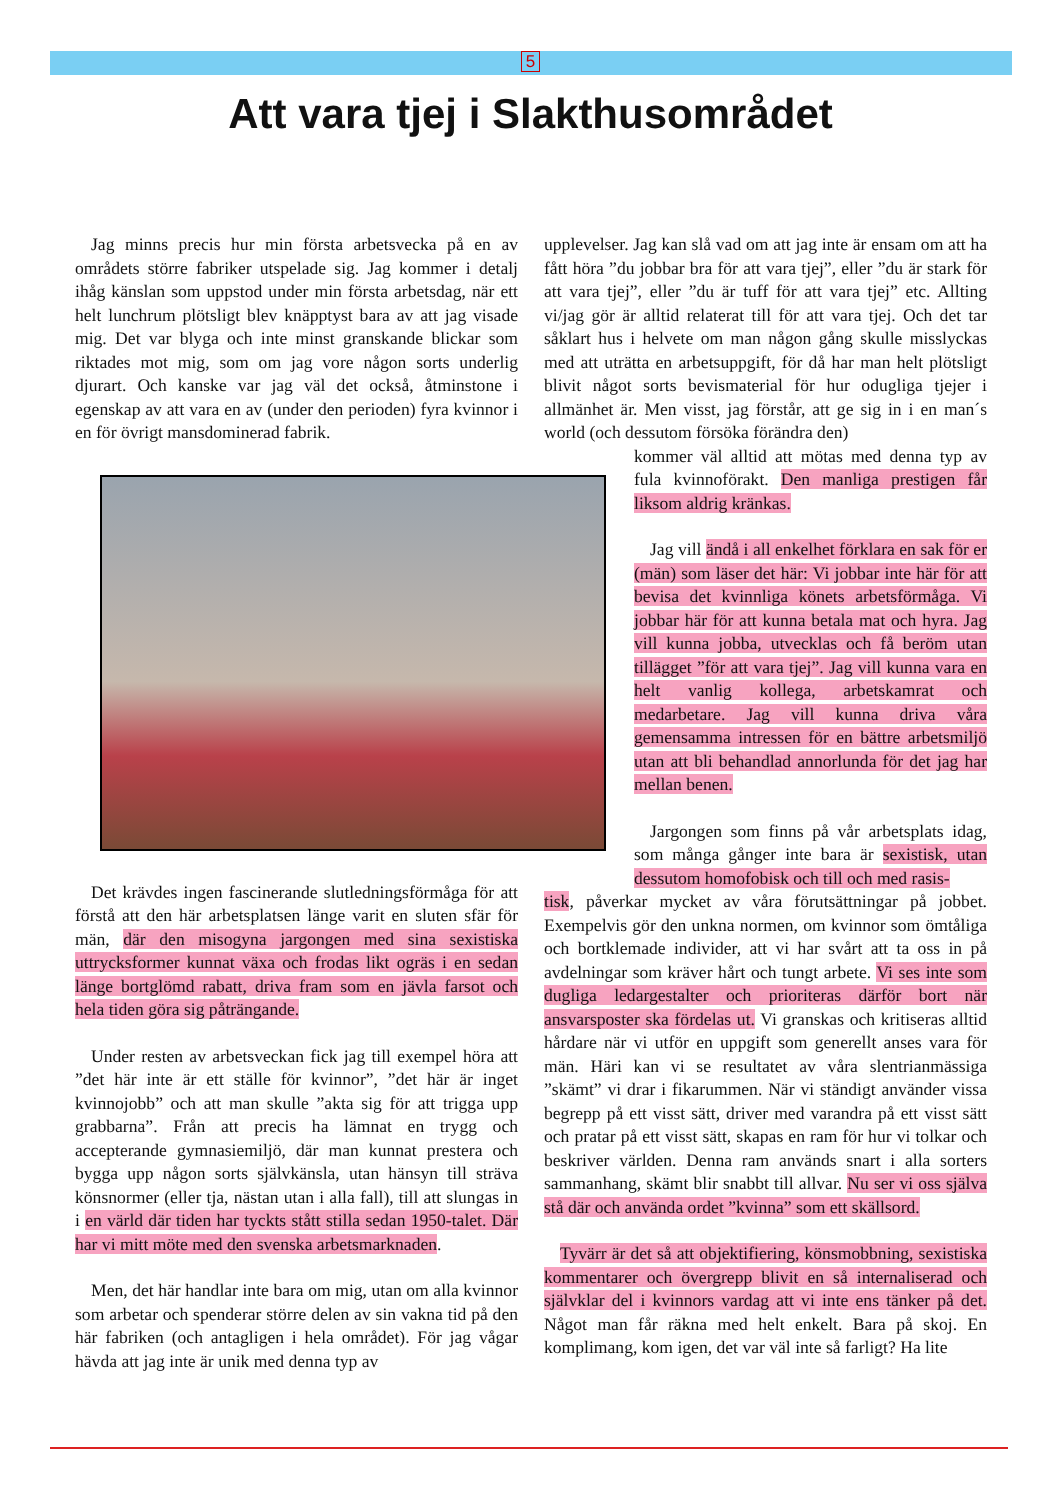5
Att vara tjej i Slakthusområdet
Jag minns precis hur min första arbetsvecka på en av områdets större fabriker utspelade sig. Jag kommer i detalj ihåg känslan som uppstod under min första arbetsdag, när ett helt lunchrum plötsligt blev knäpptyst bara av att jag visade mig. Det var blyga och inte minst granskande blickar som riktades mot mig, som om jag vore någon sorts underlig djurart. Och kanske var jag väl det också, åtminstone i egenskap av att vara en av (under den perioden) fyra kvinnor i en för övrigt mansdominerad fabrik.
Det krävdes ingen fascinerande slutledningsförmåga för att förstå att den här arbetsplatsen länge varit en sluten sfär för män, där den misogyna jargongen med sina sexistiska uttrycksformer kunnat växa och frodas likt ogräs i en sedan länge bortglömd rabatt, driva fram som en jävla farsot och hela tiden göra sig påträngande.
Under resten av arbetsveckan fick jag till exempel höra att ”det här inte är ett ställe för kvinnor”, ”det här är inget kvinnojobb” och att man skulle ”akta sig för att trigga upp grabbarna”. Från att precis ha lämnat en trygg och accepterande gymnasiemiljö, där man kunnat prestera och bygga upp någon sorts självkänsla, utan hänsyn till sträva könsnormer (eller tja, nästan utan i alla fall), till att slungas in i en värld där tiden har tyckts stått stilla sedan 1950-talet. Där har vi mitt möte med den svenska arbetsmarknaden.
Men, det här handlar inte bara om mig, utan om alla kvinnor som arbetar och spenderar större delen av sin vakna tid på den här fabriken (och antagligen i hela området). För jag vågar hävda att jag inte är unik med denna typ av
upplevelser. Jag kan slå vad om att jag inte är ensam om att ha fått höra ”du jobbar bra för att vara tjej”, eller ”du är stark för att vara tjej”, eller ”du är tuff för att vara tjej” etc. Allting vi/jag gör är alltid relaterat till för att vara tjej. Och det tar såklart hus i helvete om man någon gång skulle misslyckas med att uträtta en arbetsuppgift, för då har man helt plötsligt blivit något sorts bevismaterial för hur odugliga tjejer i allmänhet är. Men visst, jag förstår, att ge sig in i en man´s world (och dessutom försöka förändra den)
kommer väl alltid att mötas med denna typ av fula kvinnoförakt. Den manliga prestigen får liksom aldrig kränkas.
Jag vill ändå i all enkelhet förklara en sak för er (män) som läser det här: Vi jobbar inte här för att bevisa det kvinnliga könets arbetsförmåga. Vi jobbar här för att kunna betala mat och hyra. Jag vill kunna jobba, utvecklas och få beröm utan tillägget ”för att vara tjej”. Jag vill kunna vara en helt vanlig kollega, arbetskamrat och medarbetare. Jag vill kunna driva våra gemensamma intressen för en bättre arbetsmiljö utan att bli behandlad annorlunda för det jag har mellan benen.
Jargongen som finns på vår arbetsplats idag, som många gånger inte bara är sexistisk, utan dessutom homofobisk och till och med rasis-
tisk, påverkar mycket av våra förutsättningar på jobbet. Exempelvis gör den unkna normen, om kvinnor som ömtåliga och bortklemade individer, att vi har svårt att ta oss in på avdelningar som kräver hårt och tungt arbete. Vi ses inte som dugliga ledargestalter och prioriteras därför bort när ansvarsposter ska fördelas ut. Vi granskas och kritiseras alltid hårdare när vi utför en uppgift som generellt anses vara för män. Häri kan vi se resultatet av våra slentrianmässiga ”skämt” vi drar i fikarummen. När vi ständigt använder vissa begrepp på ett visst sätt, driver med varandra på ett visst sätt och pratar på ett visst sätt, skapas en ram för hur vi tolkar och beskriver världen. Denna ram används snart i alla sorters sammanhang, skämt blir snabbt till allvar. Nu ser vi oss själva stå där och använda ordet ”kvinna” som ett skällsord.
Tyvärr är det så att objektifiering, könsmobbning, sexistiska kommentarer och övergrepp blivit en så internaliserad och självklar del i kvinnors vardag att vi inte ens tänker på det. Något man får räkna med helt enkelt. Bara på skoj. En komplimang, kom igen, det var väl inte så farligt? Ha lite